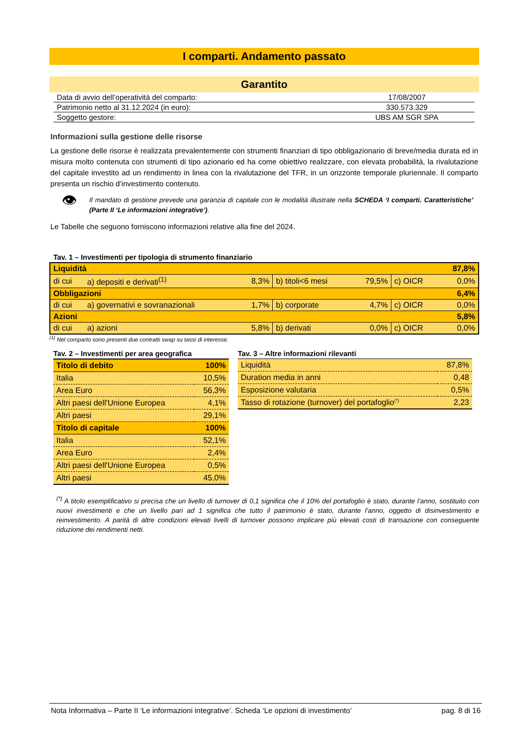I comparti. Andamento passato
Garantito
| Data di avvio dell’operatività del comparto: | 17/08/2007 |
| Patrimonio netto al 31.12.2024 (in euro): | 330.573.329 |
| Soggetto gestore: | UBS AM SGR SPA |
Informazioni sulla gestione delle risorse
La gestione delle risorse è realizzata prevalentemente con strumenti finanziari di tipo obbligazionario di breve/media durata ed in misura molto contenuta con strumenti di tipo azionario ed ha come obiettivo realizzare, con elevata probabilità, la rivalutazione del capitale investito ad un rendimento in linea con la rivalutazione del TFR, in un orizzonte temporale pluriennale. Il comparto presenta un rischio d’investimento contenuto.
👁
Il mandato di gestione prevede una garanzia di capitale con le modalità illustrate nella SCHEDA ‘I comparti. Caratteristiche’ (Parte II ‘Le informazioni integrative’).
Le Tabelle che seguono forniscono informazioni relative alla fine del 2024.
Tav. 1 – Investimenti per tipologia di strumento finanziario
| Liquidità | | | | | | 87,8% |
| di cui | a) depositi e derivati<sup>(1)</sup> | 8,3% | b) titoli<6 mesi | 79,5% | c) OICR | 0,0% |
| Obbligazioni | | | | | | 6,4% |
| di cui | a) governativi e sovranazionali | 1,7% | b) corporate | 4,7% | c) OICR | 0,0% |
| Azioni | | | | | | 5,8% |
| di cui | a) azioni | 5,8% | b) derivati | 0,0% | c) OICR | 0,0% |
<sup>(1)</sup> Nel comparto sono presenti due contratti swap su tassi di interesse.
Tav. 2 – Investimenti per area geografica
| Titolo di debito | 100% |
| Italia | 10,5% |
| Area Euro | 56,3% |
| Altri paesi dell'Unione Europea | 4,1% |
| Altri paesi | 29,1% |
| Titolo di capitale | 100% |
| Italia | 52,1% |
| Area Euro | 2,4% |
| Altri paesi dell'Unione Europea | 0,5% |
| Altri paesi | 45,0% |
Tav. 3 – Altre informazioni rilevanti
| Liquidità | 87,8% |
| Duration media in anni | 0,48 |
| Esposizione valutaria | 0,5% |
| Tasso di rotazione (turnover) del portafoglio<sup>(*)</sup> | 2,23 |
<sup>(*)</sup> A titolo esemplificativo si precisa che un livello di turnover di 0,1 significa che il 10% del portafoglio è stato, durante l’anno, sostituito con nuovi investimenti e che un livello pari ad 1 significa che tutto il patrimonio è stato, durante l’anno, oggetto di disinvestimento e reinvestimento. A parità di altre condizioni elevati livelli di turnover possono implicare più elevati costi di transazione con conseguente riduzione dei rendimenti netti.
Nota Informativa – Parte II ‘Le informazioni integrative’. Scheda ‘Le opzioni di investimento’ pag. 8 di 16